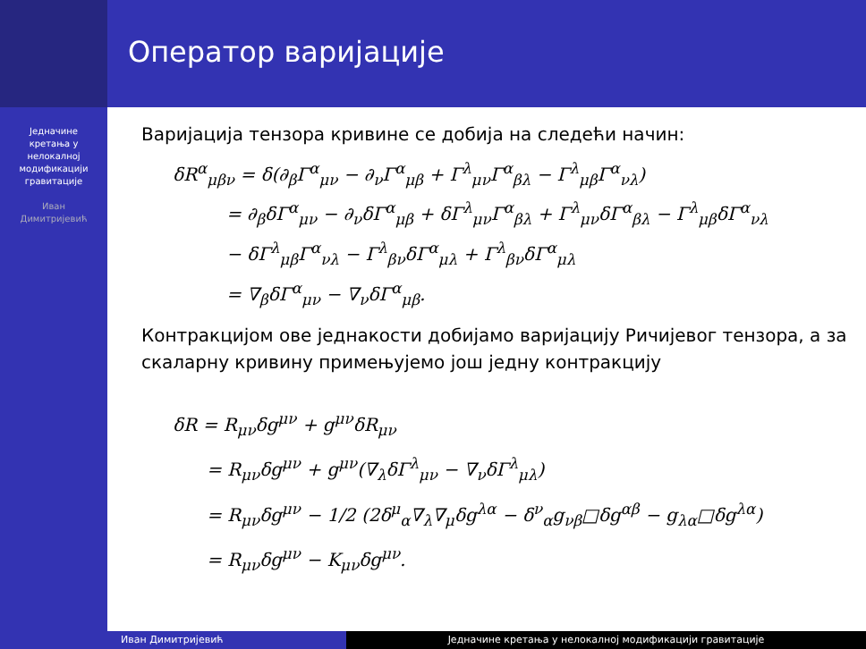Оператор варијације
Једначине
кретања у
нелокалној
модификацији
гравитације
Иван
Димитријевић
Варијација тензора кривине се добија на следећи начин:
δR<sup>α</sup><sub>μβν</sub> = δ(∂<sub>β</sub>Γ<sup>α</sup><sub>μν</sub> − ∂<sub>ν</sub>Γ<sup>α</sup><sub>μβ</sub> + Γ<sup>λ</sup><sub>μν</sub>Γ<sup>α</sup><sub>βλ</sub> − Γ<sup>λ</sup><sub>μβ</sub>Γ<sup>α</sup><sub>νλ</sub>)
= ∂<sub>β</sub>δΓ<sup>α</sup><sub>μν</sub> − ∂<sub>ν</sub>δΓ<sup>α</sup><sub>μβ</sub> + δΓ<sup>λ</sup><sub>μν</sub>Γ<sup>α</sup><sub>βλ</sub> + Γ<sup>λ</sup><sub>μν</sub>δΓ<sup>α</sup><sub>βλ</sub> − Γ<sup>λ</sup><sub>μβ</sub>δΓ<sup>α</sup><sub>νλ</sub>
− δΓ<sup>λ</sup><sub>μβ</sub>Γ<sup>α</sup><sub>νλ</sub> − Γ<sup>λ</sup><sub>βν</sub>δΓ<sup>α</sup><sub>μλ</sub> + Γ<sup>λ</sup><sub>βν</sub>δΓ<sup>α</sup><sub>μλ</sub>
= ∇<sub>β</sub>δΓ<sup>α</sup><sub>μν</sub> − ∇<sub>ν</sub>δΓ<sup>α</sup><sub>μβ</sub>.
Контракцијом ове једнакости добијамо варијацију Ричијевог тензора, а за скаларну кривину примењујемо још једну контракцију
δR = R<sub>μν</sub>δg<sup>μν</sup> + g<sup>μν</sup>δR<sub>μν</sub>
= R<sub>μν</sub>δg<sup>μν</sup> + g<sup>μν</sup>(∇<sub>λ</sub>δΓ<sup>λ</sup><sub>μν</sub> − ∇<sub>ν</sub>δΓ<sup>λ</sup><sub>μλ</sub>)
= R<sub>μν</sub>δg<sup>μν</sup> − 1/2 (2δ<sup>μ</sup><sub>α</sub>∇<sub>λ</sub>∇<sub>μ</sub>δg<sup>λα</sup> − δ<sup>ν</sup><sub>α</sub>g<sub>νβ</sub>□δg<sup>αβ</sup> − g<sub>λα</sub>□δg<sup>λα</sup>)
= R<sub>μν</sub>δg<sup>μν</sup> − K<sub>μν</sub>δg<sup>μν</sup>.
Иван Димитријевић Једначине кретања у нелокалној модификацији гравитације